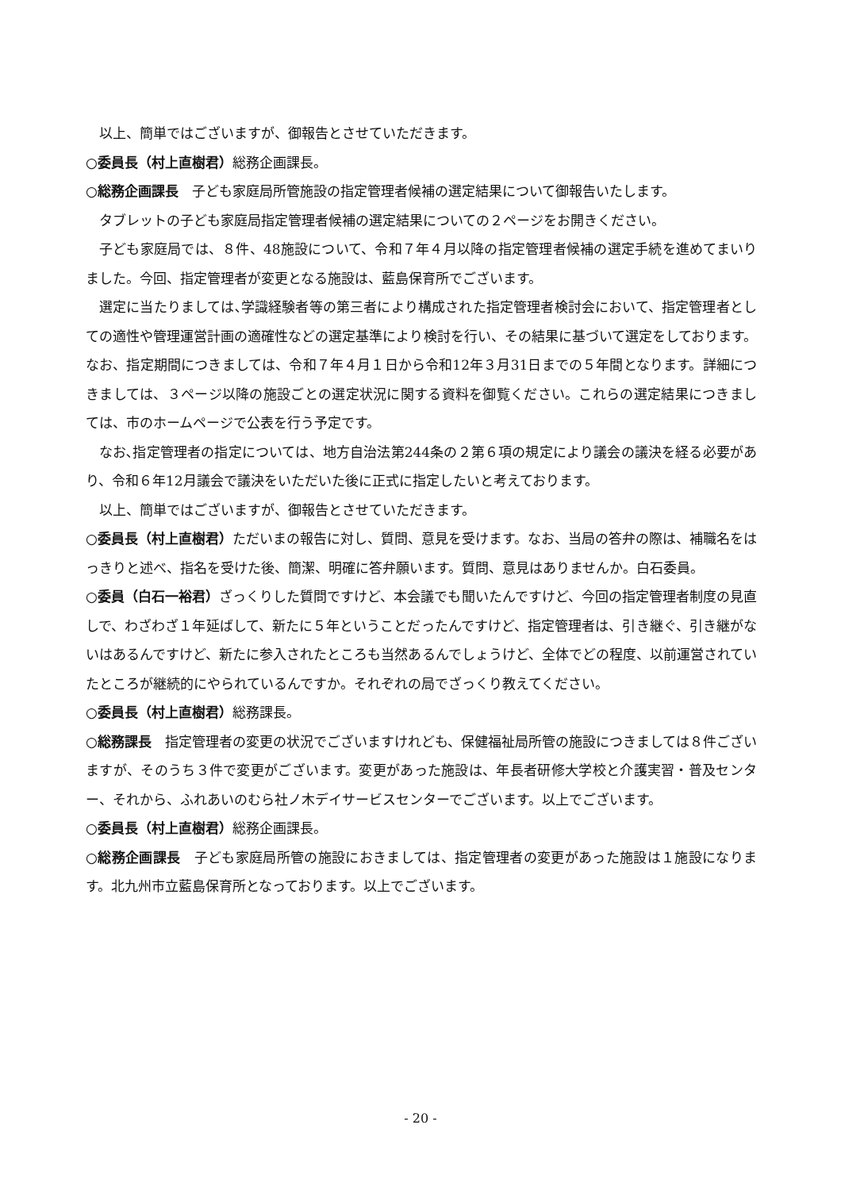以上、簡単ではございますが、御報告とさせていただきます。
○委員長（村上直樹君）総務企画課長。
○総務企画課長　子ども家庭局所管施設の指定管理者候補の選定結果について御報告いたします。
タブレットの子ども家庭局指定管理者候補の選定結果についての２ページをお開きください。
子ども家庭局では、８件、48施設について、令和７年４月以降の指定管理者候補の選定手続を進めてまいりました。今回、指定管理者が変更となる施設は、藍島保育所でございます。
選定に当たりましては､学識経験者等の第三者により構成された指定管理者検討会において、指定管理者としての適性や管理運営計画の適確性などの選定基準により検討を行い、その結果に基づいて選定をしております。なお、指定期間につきましては、令和７年４月１日から令和12年３月31日までの５年間となります。詳細につきましては、３ページ以降の施設ごとの選定状況に関する資料を御覧ください。これらの選定結果につきましては、市のホームページで公表を行う予定です。
なお､指定管理者の指定については、地方自治法第244条の２第６項の規定により議会の議決を経る必要があり、令和６年12月議会で議決をいただいた後に正式に指定したいと考えております。
以上、簡単ではございますが、御報告とさせていただきます。
○委員長（村上直樹君）ただいまの報告に対し、質問、意見を受けます。なお、当局の答弁の際は、補職名をはっきりと述べ、指名を受けた後、簡潔、明確に答弁願います。質問、意見はありませんか。白石委員。
○委員（白石一裕君）ざっくりした質問ですけど、本会議でも聞いたんですけど、今回の指定管理者制度の見直しで、わざわざ１年延ばして、新たに５年ということだったんですけど、指定管理者は、引き継ぐ、引き継がないはあるんですけど、新たに参入されたところも当然あるんでしょうけど、全体でどの程度、以前運営されていたところが継続的にやられているんですか。それぞれの局でざっくり教えてください。
○委員長（村上直樹君）総務課長。
○総務課長　指定管理者の変更の状況でございますけれども、保健福祉局所管の施設につきましては８件ございますが、そのうち３件で変更がございます。変更があった施設は、年長者研修大学校と介護実習・普及センター、それから、ふれあいのむら社ノ木デイサービスセンターでございます。以上でございます。
○委員長（村上直樹君）総務企画課長。
○総務企画課長　子ども家庭局所管の施設におきましては、指定管理者の変更があった施設は１施設になります。北九州市立藍島保育所となっております。以上でございます。
- 20 -